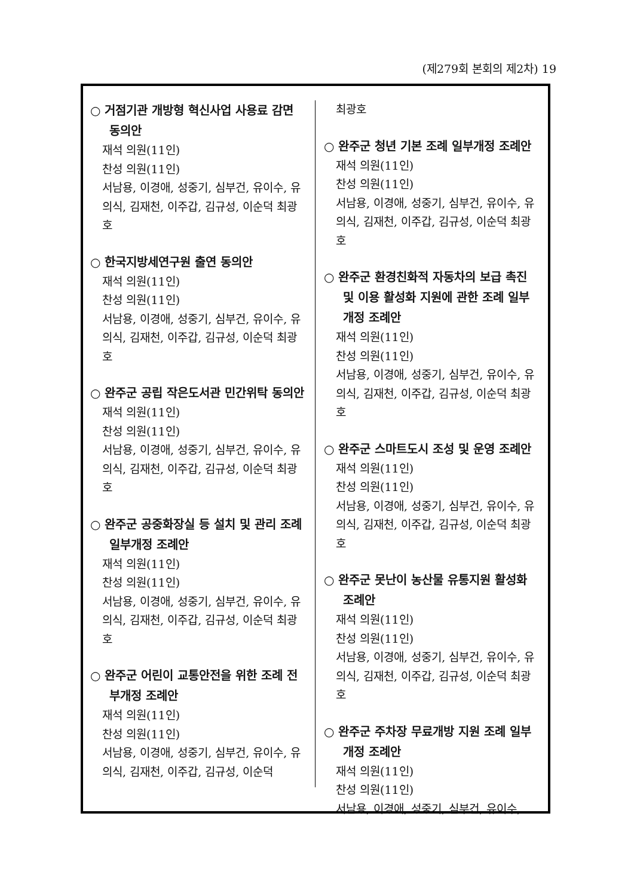(제279회 본회의 제2차) 19
○ 거점기관 개방형 혁신사업 사용료 감면 동의안
재석 의원(11인)
찬성 의원(11인)
서남용, 이경애, 성중기, 심부건, 유이수, 유의식, 김재천, 이주갑, 김규성, 이순덕 최광호
○ 한국지방세연구원 출연 동의안
재석 의원(11인)
찬성 의원(11인)
서남용, 이경애, 성중기, 심부건, 유이수, 유의식, 김재천, 이주갑, 김규성, 이순덕 최광호
○ 완주군 공립 작은도서관 민간위탁 동의안
재석 의원(11인)
찬성 의원(11인)
서남용, 이경애, 성중기, 심부건, 유이수, 유의식, 김재천, 이주갑, 김규성, 이순덕 최광호
○ 완주군 공중화장실 등 설치 및 관리 조례 일부개정 조례안
재석 의원(11인)
찬성 의원(11인)
서남용, 이경애, 성중기, 심부건, 유이수, 유의식, 김재천, 이주갑, 김규성, 이순덕 최광호
○ 완주군 어린이 교통안전을 위한 조례 전부개정 조례안
재석 의원(11인)
찬성 의원(11인)
서남용, 이경애, 성중기, 심부건, 유이수, 유의식, 김재천, 이주갑, 김규성, 이순덕
최광호
○ 완주군 청년 기본 조례 일부개정 조례안
재석 의원(11인)
찬성 의원(11인)
서남용, 이경애, 성중기, 심부건, 유이수, 유의식, 김재천, 이주갑, 김규성, 이순덕 최광호
○ 완주군 환경친화적 자동차의 보급 촉진 및 이용 활성화 지원에 관한 조례 일부개정 조례안
재석 의원(11인)
찬성 의원(11인)
서남용, 이경애, 성중기, 심부건, 유이수, 유의식, 김재천, 이주갑, 김규성, 이순덕 최광호
○ 완주군 스마트도시 조성 및 운영 조례안
재석 의원(11인)
찬성 의원(11인)
서남용, 이경애, 성중기, 심부건, 유이수, 유의식, 김재천, 이주갑, 김규성, 이순덕 최광호
○ 완주군 못난이 농산물 유통지원 활성화 조례안
재석 의원(11인)
찬성 의원(11인)
서남용, 이경애, 성중기, 심부건, 유이수, 유의식, 김재천, 이주갑, 김규성, 이순덕 최광호
○ 완주군 주차장 무료개방 지원 조례 일부개정 조례안
재석 의원(11인)
찬성 의원(11인)
서남용, 이경애, 성중기, 심부건, 유이수,